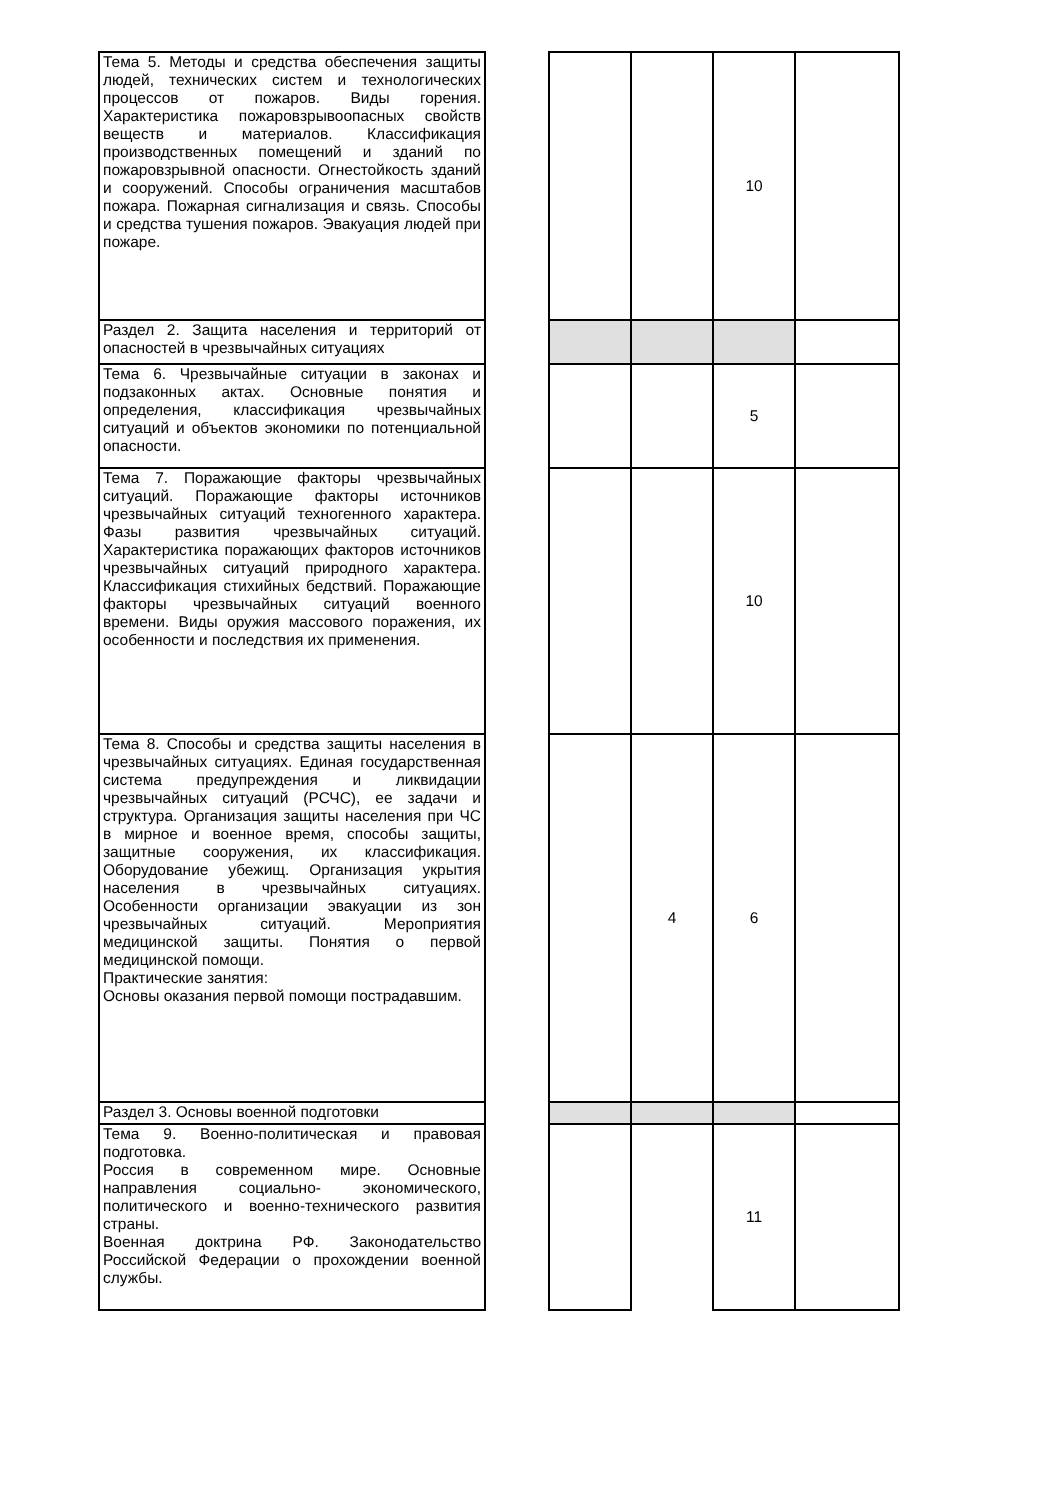| Тема 5. Методы и средства обеспечения защиты людей, технических систем и технологических процессов от пожаров. Виды горения. Характеристика пожаровзрывоопасных свойств веществ и материалов. Классификация производственных помещений и зданий по пожаровзрывной опасности. Огнестойкость зданий и сооружений. Способы ограничения масштабов пожара. Пожарная сигнализация и связь. Способы и средства тушения пожаров. Эвакуация людей при пожаре. | | | | 10 | |
| Раздел 2. Защита населения и территорий от опасностей в чрезвычайных ситуациях | | | | | |
| Тема 6. Чрезвычайные ситуации в законах и подзаконных актах. Основные понятия и определения, классификация чрезвычайных ситуаций и объектов экономики по потенциальной опасности. | | | | 5 | |
| Тема 7. Поражающие факторы чрезвычайных ситуаций. Поражающие факторы источников чрезвычайных ситуаций техногенного характера. Фазы развития чрезвычайных ситуаций. Характеристика поражающих факторов источников чрезвычайных ситуаций природного характера. Классификация стихийных бедствий. Поражающие факторы чрезвычайных ситуаций военного времени. Виды оружия массового поражения, их особенности и последствия их применения. | | | | 10 | |
| Тема 8. Способы и средства защиты населения в чрезвычайных ситуациях. Единая государственная система предупреждения и ликвидации чрезвычайных ситуаций (РСЧС), ее задачи и структура. Организация защиты населения при ЧС в мирное и военное время, способы защиты, защитные сооружения, их классификация. Оборудование убежищ. Организация укрытия населения в чрезвычайных ситуациях. Особенности организации эвакуации из зон чрезвычайных ситуаций. Мероприятия медицинской защиты. Понятия о первой медицинской помощи. Практические занятия: Основы оказания первой помощи пострадавшим. | | | 4 | 6 | |
| Раздел 3. Основы военной подготовки | | | | | |
| Тема 9. Военно-политическая и правовая подготовка. Россия в современном мире. Основные направления социально- экономического, политического и военно-технического развития страны. Военная доктрина РФ. Законодательство Российской Федерации о прохождении военной службы. | | | | 11 | |